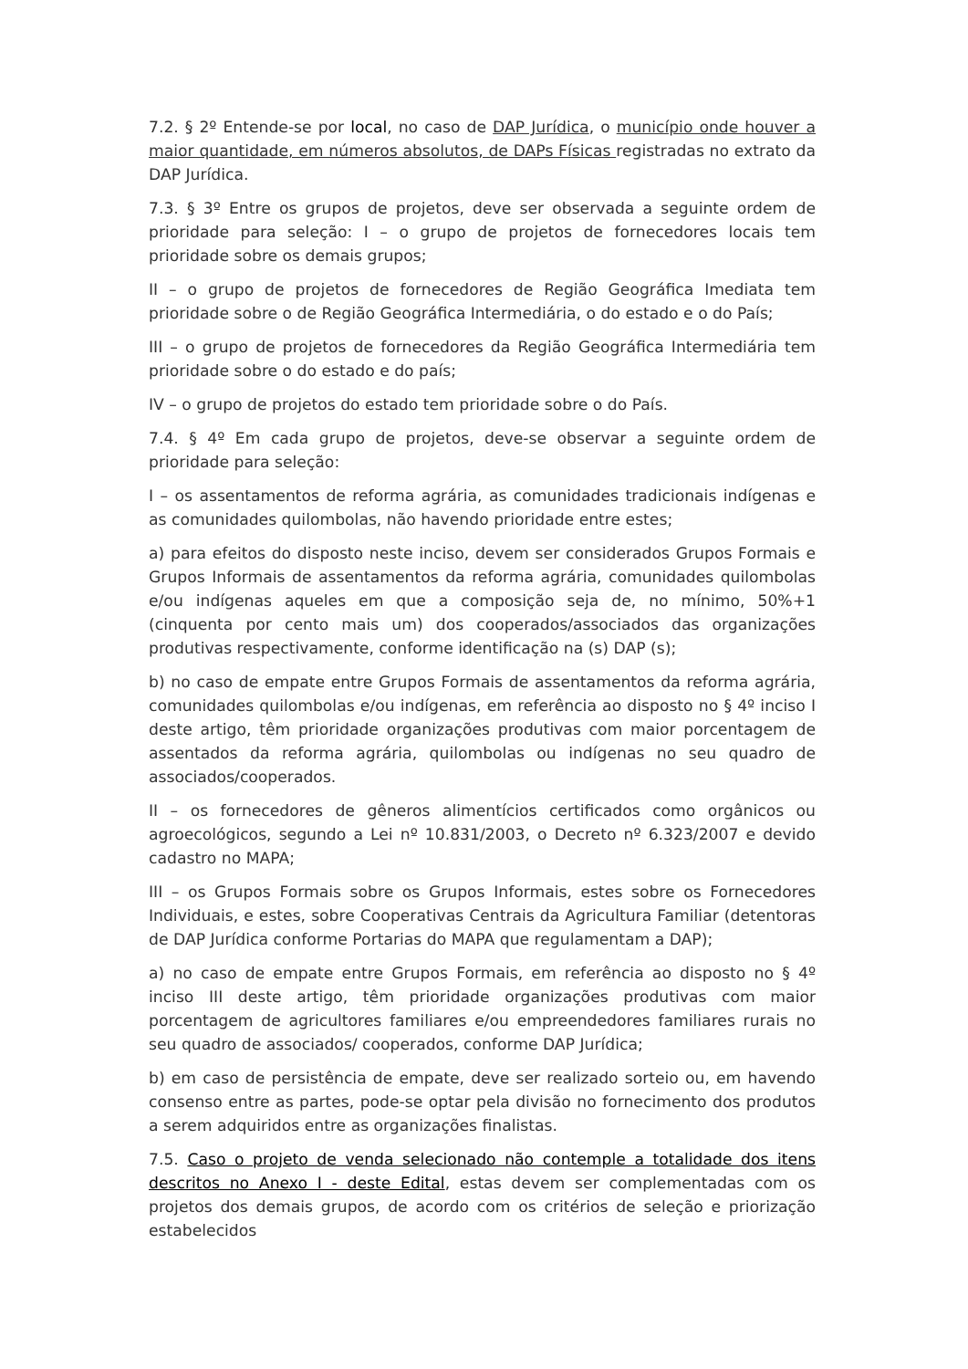7.2. § 2º Entende-se por local, no caso de DAP Jurídica, o município onde houver a maior quantidade, em números absolutos, de DAPs Físicas registradas no extrato da DAP Jurídica.
7.3. § 3º Entre os grupos de projetos, deve ser observada a seguinte ordem de prioridade para seleção: I – o grupo de projetos de fornecedores locais tem prioridade sobre os demais grupos;
II – o grupo de projetos de fornecedores de Região Geográfica Imediata tem prioridade sobre o de Região Geográfica Intermediária, o do estado e o do País;
III – o grupo de projetos de fornecedores da Região Geográfica Intermediária tem prioridade sobre o do estado e do país;
IV – o grupo de projetos do estado tem prioridade sobre o do País.
7.4. § 4º Em cada grupo de projetos, deve-se observar a seguinte ordem de prioridade para seleção:
I – os assentamentos de reforma agrária, as comunidades tradicionais indígenas e as comunidades quilombolas, não havendo prioridade entre estes;
a) para efeitos do disposto neste inciso, devem ser considerados Grupos Formais e Grupos Informais de assentamentos da reforma agrária, comunidades quilombolas e/ou indígenas aqueles em que a composição seja de, no mínimo, 50%+1 (cinquenta por cento mais um) dos cooperados/associados das organizações produtivas respectivamente, conforme identificação na (s) DAP (s);
b) no caso de empate entre Grupos Formais de assentamentos da reforma agrária, comunidades quilombolas e/ou indígenas, em referência ao disposto no § 4º inciso I deste artigo, têm prioridade organizações produtivas com maior porcentagem de assentados da reforma agrária, quilombolas ou indígenas no seu quadro de associados/cooperados.
II – os fornecedores de gêneros alimentícios certificados como orgânicos ou agroecológicos, segundo a Lei nº 10.831/2003, o Decreto nº 6.323/2007 e devido cadastro no MAPA;
III – os Grupos Formais sobre os Grupos Informais, estes sobre os Fornecedores Individuais, e estes, sobre Cooperativas Centrais da Agricultura Familiar (detentoras de DAP Jurídica conforme Portarias do MAPA que regulamentam a DAP);
a) no caso de empate entre Grupos Formais, em referência ao disposto no § 4º inciso III deste artigo, têm prioridade organizações produtivas com maior porcentagem de agricultores familiares e/ou empreendedores familiares rurais no seu quadro de associados/ cooperados, conforme DAP Jurídica;
b) em caso de persistência de empate, deve ser realizado sorteio ou, em havendo consenso entre as partes, pode-se optar pela divisão no fornecimento dos produtos a serem adquiridos entre as organizações finalistas.
7.5. Caso o projeto de venda selecionado não contemple a totalidade dos itens descritos no Anexo I - deste Edital, estas devem ser complementadas com os projetos dos demais grupos, de acordo com os critérios de seleção e priorização estabelecidos